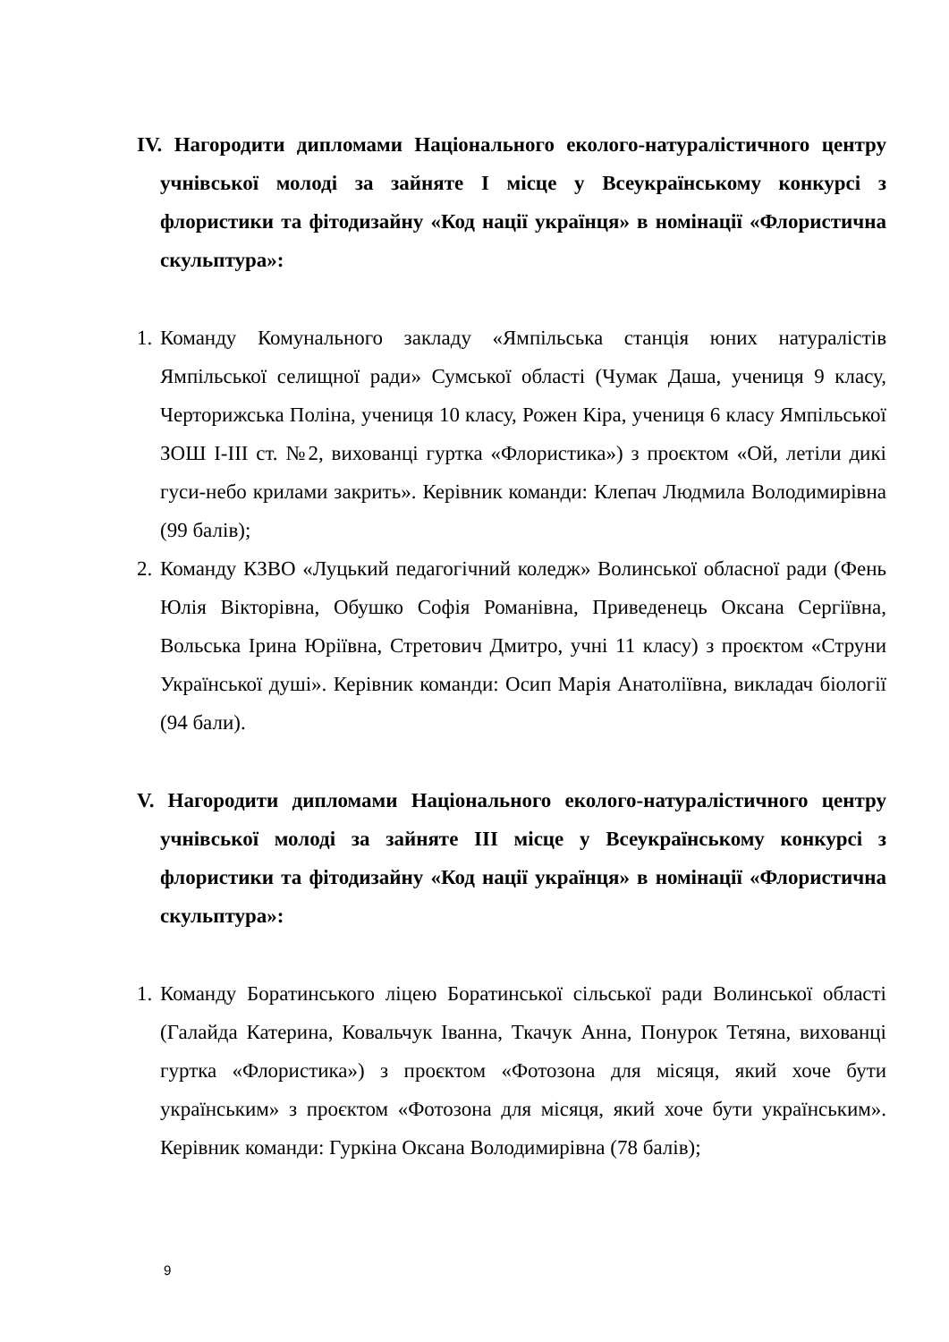IV. Нагородити дипломами Національного еколого-натуралістичного центру учнівської молоді за зайняте І місце у Всеукраїнському конкурсі з флористики та фітодизайну «Код нації українця» в номінації «Флористична скульптура»:
1. Команду Комунального закладу «Ямпільська станція юних натуралістів Ямпільської селищної ради» Сумської області (Чумак Даша, учениця 9 класу, Черторижська Поліна, учениця 10 класу, Рожен Кіра, учениця 6 класу Ямпільської ЗОШ I-III ст. №2, вихованці гуртка «Флористика») з проєктом «Ой, летіли дикі гуси-небо крилами закрить». Керівник команди: Клепач Людмила Володимирівна (99 балів);
2. Команду КЗВО «Луцький педагогічний коледж» Волинської обласної ради (Фень Юлія Вікторівна, Обушко Софія Романівна, Приведенець Оксана Сергіївна, Вольська Ірина Юріївна, Стретович Дмитро, учні 11 класу) з проєктом «Струни Української душі». Керівник команди: Осип Марія Анатоліївна, викладач біології (94 бали).
V. Нагородити дипломами Національного еколого-натуралістичного центру учнівської молоді за зайняте ІІІ місце у Всеукраїнському конкурсі з флористики та фітодизайну «Код нації українця» в номінації «Флористична скульптура»:
1. Команду Боратинського ліцею Боратинської сільської ради Волинської області (Галайда Катерина, Ковальчук Іванна, Ткачук Анна, Понурок Тетяна, вихованці гуртка «Флористика») з проєктом «Фотозона для місяця, який хоче бути українським» з проєктом «Фотозона для місяця, який хоче бути українським». Керівник команди: Гуркіна Оксана Володимирівна (78 балів);
9